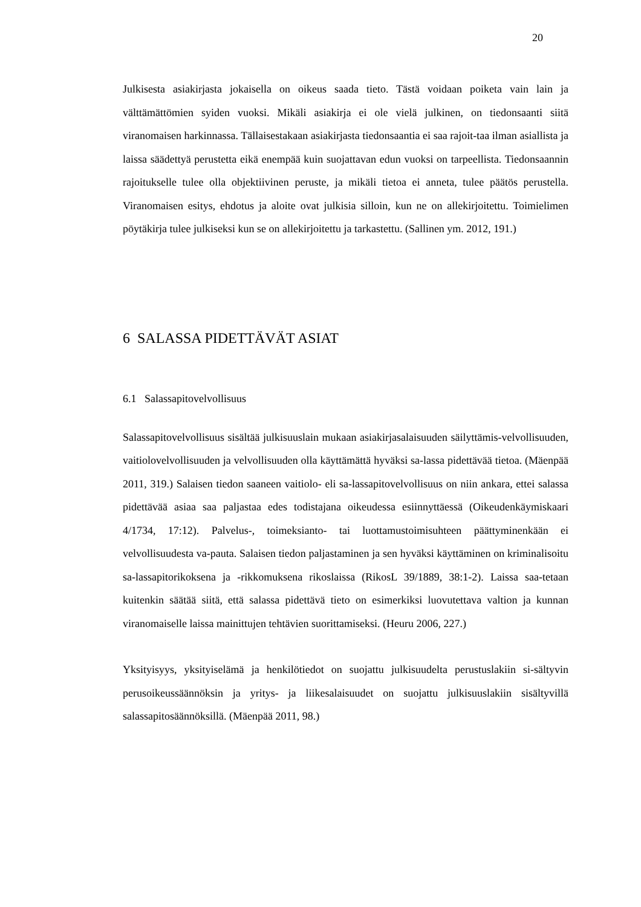20
Julkisesta asiakirjasta jokaisella on oikeus saada tieto. Tästä voidaan poiketa vain lain ja välttämättömien syiden vuoksi. Mikäli asiakirja ei ole vielä julkinen, on tiedonsaanti siitä viranomaisen harkinnassa. Tällaisestakaan asiakirjasta tiedonsaantia ei saa rajoit-taa ilman asiallista ja laissa säädettyä perustetta eikä enempää kuin suojattavan edun vuoksi on tarpeellista. Tiedonsaannin rajoitukselle tulee olla objektiivinen peruste, ja mikäli tietoa ei anneta, tulee päätös perustella. Viranomaisen esitys, ehdotus ja aloite ovat julkisia silloin, kun ne on allekirjoitettu. Toimielimen pöytäkirja tulee julkiseksi kun se on allekirjoitettu ja tarkastettu. (Sallinen ym. 2012, 191.)
6 SALASSA PIDETTÄVÄT ASIAT
6.1 Salassapitovelvollisuus
Salassapitovelvollisuus sisältää julkisuuslain mukaan asiakirjasalaisuuden säilyttämis-velvollisuuden, vaitiolovelvollisuuden ja velvollisuuden olla käyttämättä hyväksi sa-lassa pidettävää tietoa. (Mäenpää 2011, 319.) Salaisen tiedon saaneen vaitiolo- eli sa-lassapitovelvollisuus on niin ankara, ettei salassa pidettävää asiaa saa paljastaa edes todistajana oikeudessa esiinnyttäessä (Oikeudenkäymiskaari 4/1734, 17:12). Palvelus-, toimeksianto- tai luottamustoimisuhteen päättyminenkään ei velvollisuudesta va-pauta. Salaisen tiedon paljastaminen ja sen hyväksi käyttäminen on kriminalisoitu sa-lassapitorikoksena ja -rikkomuksena rikoslaissa (RikosL 39/1889, 38:1-2). Laissa saa-tetaan kuitenkin säätää siitä, että salassa pidettävä tieto on esimerkiksi luovutettava valtion ja kunnan viranomaiselle laissa mainittujen tehtävien suorittamiseksi. (Heuru 2006, 227.)
Yksityisyys, yksityiselämä ja henkilötiedot on suojattu julkisuudelta perustuslakiin si-sältyvin perusoikeussäännöksin ja yritys- ja liikesalaisuudet on suojattu julkisuuslakiin sisältyvillä salassapitosäännöksillä. (Mäenpää 2011, 98.)